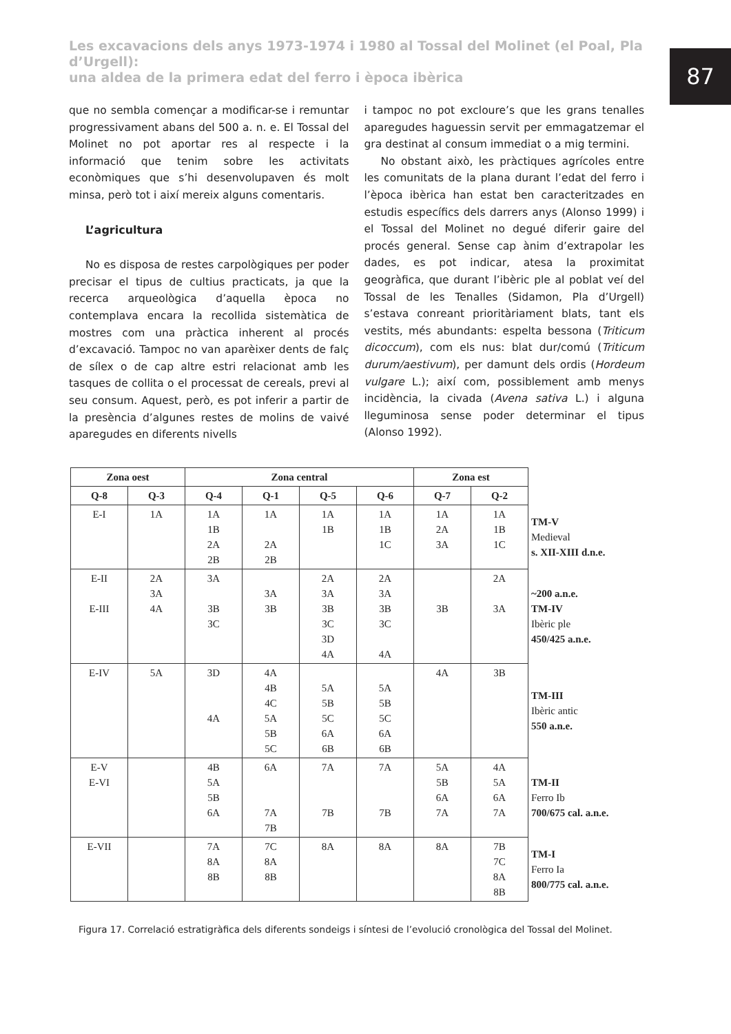Les excavacions dels anys 1973-1974 i 1980 al Tossal del Molinet (el Poal, Pla d’Urgell):
una aldea de la primera edat del ferro i època ibèrica
87
que no sembla començar a modificar-se i remuntar progressivament abans del 500 a. n. e. El Tossal del Molinet no pot aportar res al respecte i la informació que tenim sobre les activitats econòmiques que s’hi desenvolupaven és molt minsa, però tot i així mereix alguns comentaris.
L’agricultura
No es disposa de restes carpològiques per poder precisar el tipus de cultius practicats, ja que la recerca arqueològica d’aquella època no contemplava encara la recollida sistemàtica de mostres com una pràctica inherent al procés d’excavació. Tampoc no van aparèixer dents de falç de sílex o de cap altre estri relacionat amb les tasques de collita o el processat de cereals, previ al seu consum. Aquest, però, es pot inferir a partir de la presència d’algunes restes de molins de vaivé aparegudes en diferents nivells
i tampoc no pot excloure’s que les grans tenalles aparegudes haguessin servit per emmagatzemar el gra destinat al consum immediat o a mig termini.
No obstant això, les pràctiques agrícoles entre les comunitats de la plana durant l’edat del ferro i l’època ibèrica han estat ben caracteritzades en estudis específics dels darrers anys (Alonso 1999) i el Tossal del Molinet no degué diferir gaire del procés general. Sense cap ànim d’extrapolar les dades, es pot indicar, atesa la proximitat geogràfica, que durant l’ibèric ple al poblat veí del Tossal de les Tenalles (Sidamon, Pla d’Urgell) s’estava conreant prioritàriament blats, tant els vestits, més abundants: espelta bessona (Triticum dicoccum), com els nus: blat dur/comú (Triticum durum/aestivum), per damunt dels ordis (Hordeum vulgare L.); així com, possiblement amb menys incidència, la civada (Avena sativa L.) i alguna lleguminosa sense poder determinar el tipus (Alonso 1992).
| Zona oest | | Zona central | | | | Zona est | | |
| Q-8 | Q-3 | Q-4 | Q-1 | Q-5 | Q-6 | Q-7 | Q-2 | |
| E-I | 1A | 1A 1B 2A 2B | 1A 2A 2B | 1A 1B | 1A 1B 1C | 1A 2A 3A | 1A 1B 1C | TM-V Medieval s. XII-XIII d.n.e. |
| E-II E-III | 2A 3A 4A | 3A 3B 3C | 3A 3B | 2A 3A 3B 3C 3D 4A | 2A 3A 3B 3C 4A | 3B | 2A 3A | ~200 a.n.e. TM-IV Ibèric ple 450/425 a.n.e. |
| E-IV | 5A | 3D 4A | 4A 4B 4C 5A 5B 5C | 5A 5B 5C 6A 6B | 5A 5B 5C 6A 6B | 4A | 3B | TM-III Ibèric antic 550 a.n.e. |
| E-V E-VI | | 4B 5A 5B 6A | 6A 7A 7B | 7A 7B | 7A 7B | 5A 5B 6A 7A | 4A 5A 6A 7A | TM-II Ferro Ib 700/675 cal. a.n.e. |
| E-VII | | 7A 8A 8B | 7C 8A 8B | 8A | 8A | 8A | 7B 7C 8A 8B | TM-I Ferro Ia 800/775 cal. a.n.e. |
Figura 17. Correlació estratigràfica dels diferents sondeigs i síntesi de l’evolució cronològica del Tossal del Molinet.